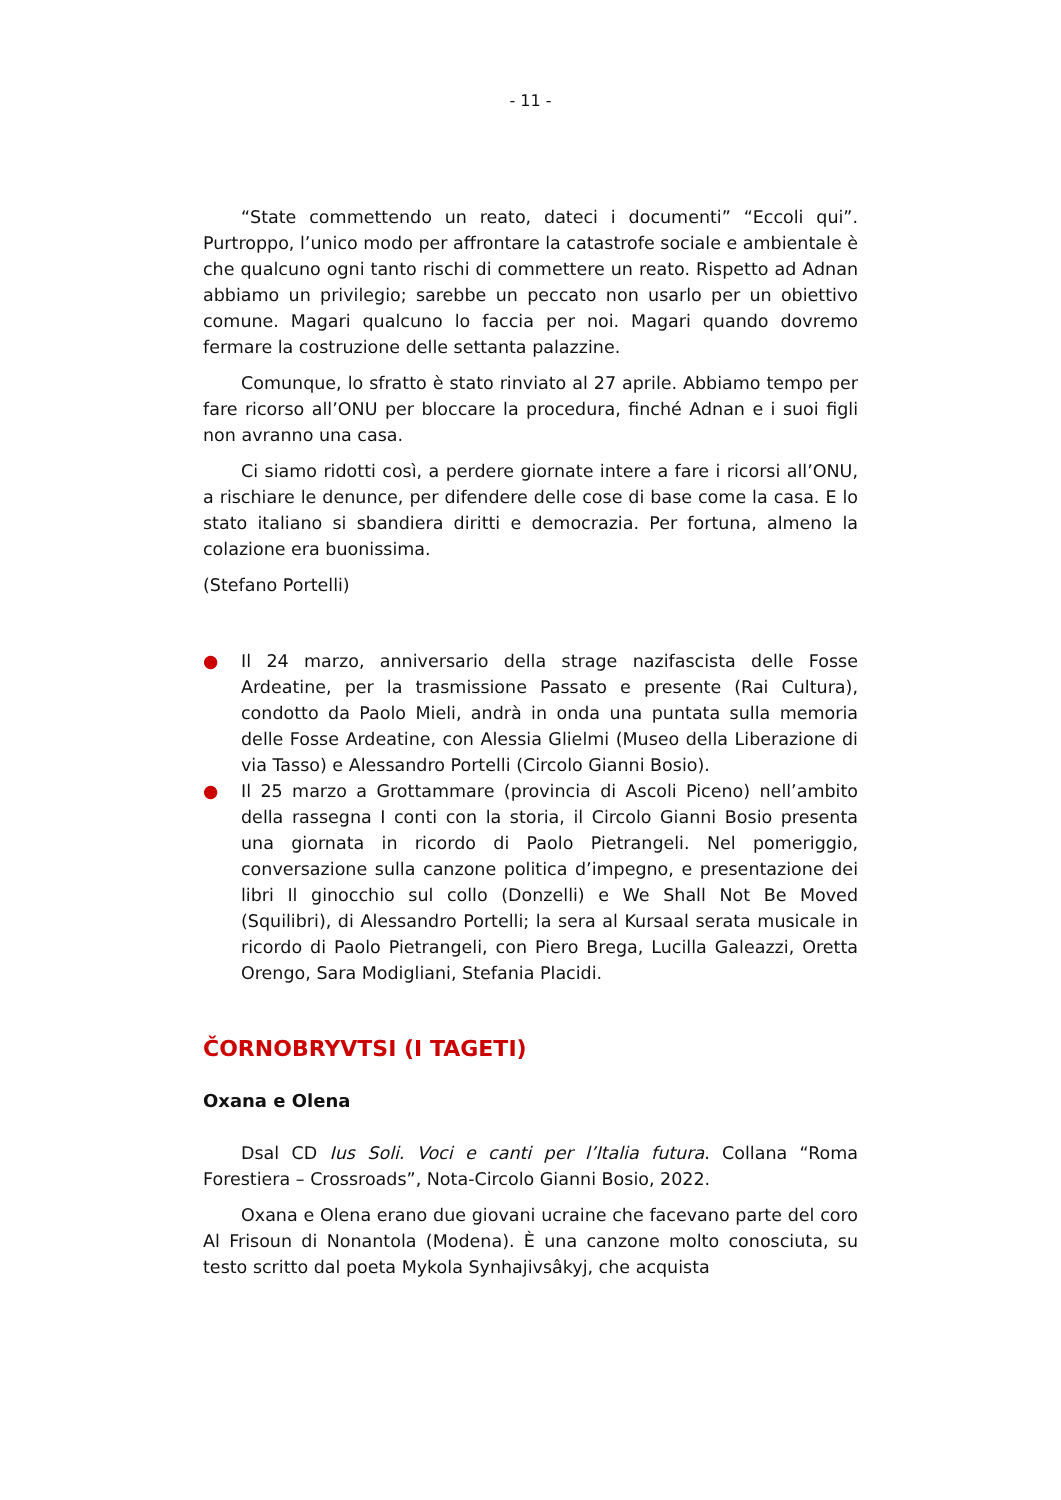- 11 -
“State commettendo un reato, dateci i documenti” “Eccoli qui”. Purtroppo, l’unico modo per affrontare la catastrofe sociale e ambientale è che qualcuno ogni tanto rischi di commettere un reato. Rispetto ad Adnan abbiamo un privilegio; sarebbe un peccato non usarlo per un obiettivo comune. Magari qualcuno lo faccia per noi. Magari quando dovremo fermare la costruzione delle settanta palazzine.
Comunque, lo sfratto è stato rinviato al 27 aprile. Abbiamo tempo per fare ricorso all’ONU per bloccare la procedura, finché Adnan e i suoi figli non avranno una casa.
Ci siamo ridotti così, a perdere giornate intere a fare i ricorsi all’ONU, a rischiare le denunce, per difendere delle cose di base come la casa. E lo stato italiano si sbandiera diritti e democrazia. Per fortuna, almeno la colazione era buonissima.
(Stefano Portelli)
● Il 24 marzo, anniversario della strage nazifascista delle Fosse Ardeatine, per la trasmissione Passato e presente (Rai Cultura), condotto da Paolo Mieli, andrà in onda una puntata sulla memoria delle Fosse Ardeatine, con Alessia Glielmi (Museo della Liberazione di via Tasso) e Alessandro Portelli (Circolo Gianni Bosio).
● Il 25 marzo a Grottammare (provincia di Ascoli Piceno) nell’ambito della rassegna I conti con la storia, il Circolo Gianni Bosio presenta una giornata in ricordo di Paolo Pietrangeli. Nel pomeriggio, conversazione sulla canzone politica d’impegno, e presentazione dei libri Il ginocchio sul collo (Donzelli) e We Shall Not Be Moved (Squilibri), di Alessandro Portelli; la sera al Kursaal serata musicale in ricordo di Paolo Pietrangeli, con Piero Brega, Lucilla Galeazzi, Oretta Orengo, Sara Modigliani, Stefania Placidi.
ČORNOBRYVTSI (I TAGETI)
Oxana e Olena
Dsal CD Ius Soli. Voci e canti per l’Italia futura. Collana “Roma Forestiera – Crossroads”, Nota-Circolo Gianni Bosio, 2022.
Oxana e Olena erano due giovani ucraine che facevano parte del coro Al Frisoun di Nonantola (Modena). È una canzone molto conosciuta, su testo scritto dal poeta Mykola Synhajivsâkyj, che acquista